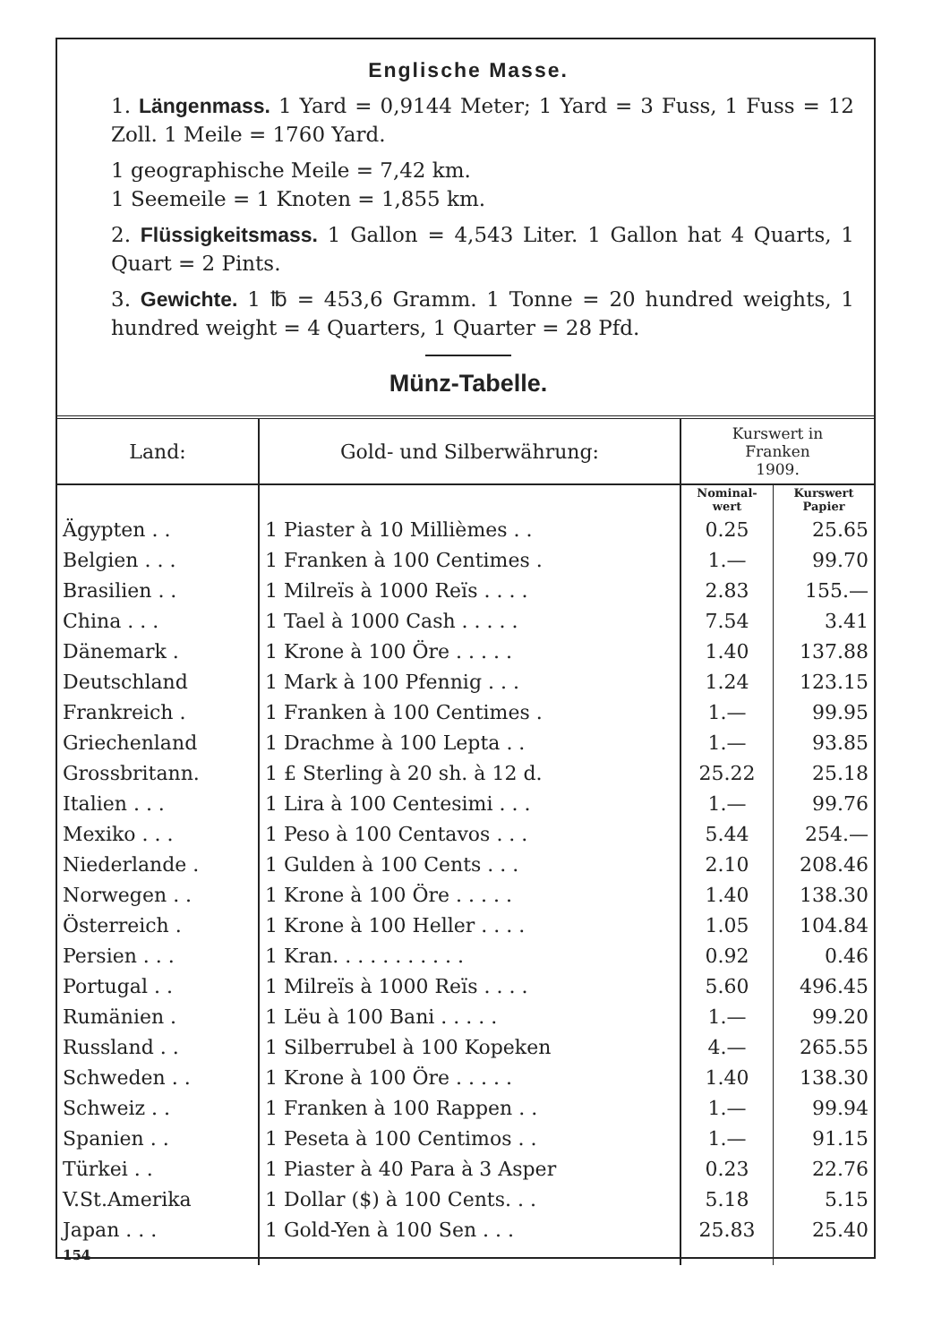Englische Masse.
1. Längenmass. 1 Yard = 0,9144 Meter; 1 Yard = 3 Fuss, 1 Fuss = 12 Zoll. 1 Meile = 1760 Yard.
1 geographische Meile = 7,42 km.
1 Seemeile = 1 Knoten = 1,855 km.
2. Flüssigkeitsmass. 1 Gallon = 4,543 Liter. 1 Gallon hat 4 Quarts, 1 Quart = 2 Pints.
3. Gewichte. 1 ℔ = 453,6 Gramm. 1 Tonne = 20 hundred weights, 1 hundred weight = 4 Quarters, 1 Quarter = 28 Pfd.
Münz-Tabelle.
| Land: | Gold- und Silberwährung: | Kurswert in Franken 1909. | |
| --- | --- | --- | --- |
| | | Nominal- wert | Kurswert Papier |
| Ägypten . . | 1 Piaster à 10 Millièmes . . | 0.25 | 25.65 |
| Belgien . . . | 1 Franken à 100 Centimes . | 1.— | 99.70 |
| Brasilien . . | 1 Milreïs à 1000 Reïs . . . . | 2.83 | 155.— |
| China . . . | 1 Tael à 1000 Cash . . . . . | 7.54 | 3.41 |
| Dänemark . | 1 Krone à 100 Öre . . . . . | 1.40 | 137.88 |
| Deutschland | 1 Mark à 100 Pfennig . . . | 1.24 | 123.15 |
| Frankreich . | 1 Franken à 100 Centimes . | 1.— | 99.95 |
| Griechenland | 1 Drachme à 100 Lepta . . | 1.— | 93.85 |
| Grossbritann. | 1 £ Sterling à 20 sh. à 12 d. | 25.22 | 25.18 |
| Italien . . . | 1 Lira à 100 Centesimi . . . | 1.— | 99.76 |
| Mexiko . . . | 1 Peso à 100 Centavos . . . | 5.44 | 254.— |
| Niederlande . | 1 Gulden à 100 Cents . . . | 2.10 | 208.46 |
| Norwegen . . | 1 Krone à 100 Öre . . . . . | 1.40 | 138.30 |
| Österreich . | 1 Krone à 100 Heller . . . . | 1.05 | 104.84 |
| Persien . . . | 1 Kran. . . . . . . . . . . | 0.92 | 0.46 |
| Portugal . . | 1 Milreïs à 1000 Reïs . . . . | 5.60 | 496.45 |
| Rumänien . | 1 Lëu à 100 Bani . . . . . | 1.— | 99.20 |
| Russland . . | 1 Silberrubel à 100 Kopeken | 4.— | 265.55 |
| Schweden . . | 1 Krone à 100 Öre . . . . . | 1.40 | 138.30 |
| Schweiz . . | 1 Franken à 100 Rappen . . | 1.— | 99.94 |
| Spanien . . | 1 Peseta à 100 Centimos . . | 1.— | 91.15 |
| Türkei . . | 1 Piaster à 40 Para à 3 Asper | 0.23 | 22.76 |
| V.St.Amerika | 1 Dollar ($) à 100 Cents. . . | 5.18 | 5.15 |
| Japan . . . | 1 Gold-Yen à 100 Sen . . . | 25.83 | 25.40 |
| 154 | | | |